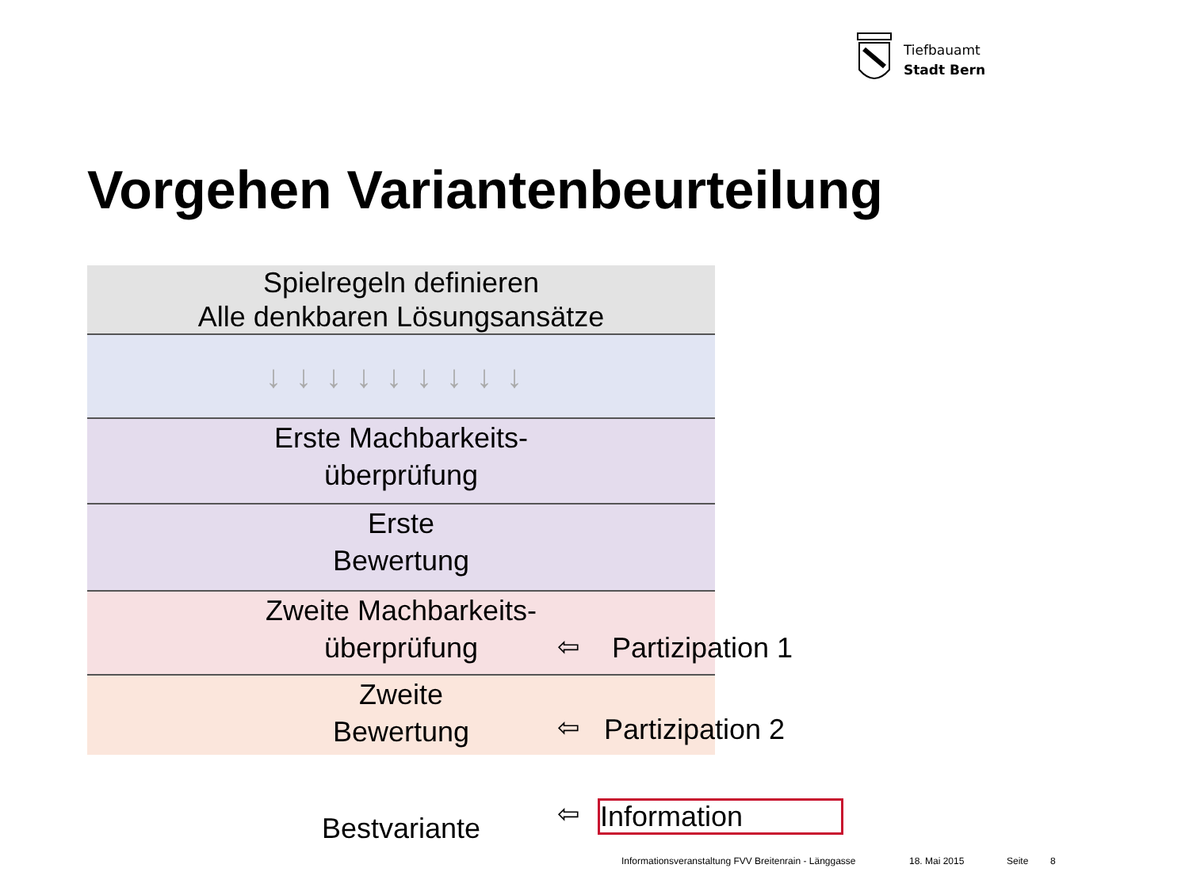Tiefbauamt
Stadt Bern
Vorgehen Variantenbeurteilung
Spielregeln definieren
Alle denkbaren Lösungsansätze
↓↓↓↓↓↓↓↓↓
Erste Machbarkeits-
überprüfung
Erste
Bewertung
Zweite Machbarkeits-
überprüfung
Zweite
Bewertung
Bestvariante
⇦ Partizipation 1
⇦ Partizipation 2
⇦ Information
Informationsveranstaltung FVV Breitenrain - Länggasse 18. Mai 2015 Seite 8